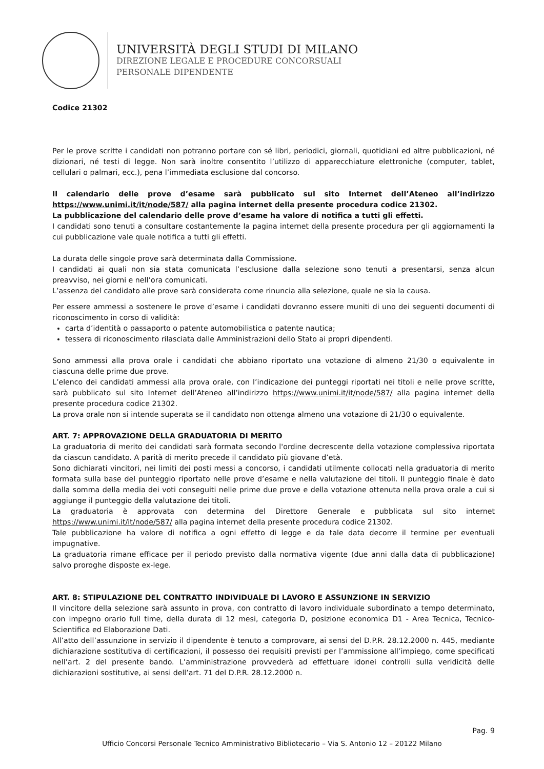UNIVERSITÀ DEGLI STUDI DI MILANO
DIREZIONE LEGALE E PROCEDURE CONCORSUALI
PERSONALE DIPENDENTE
Codice 21302
Per le prove scritte i candidati non potranno portare con sé libri, periodici, giornali, quotidiani ed altre pubblicazioni, né dizionari, né testi di legge. Non sarà inoltre consentito l’utilizzo di apparecchiature elettroniche (computer, tablet, cellulari o palmari, ecc.), pena l’immediata esclusione dal concorso.
Il calendario delle prove d’esame sarà pubblicato sul sito Internet dell’Ateneo all’indirizzo https://www.unimi.it/it/node/587/ alla pagina internet della presente procedura codice 21302.
La pubblicazione del calendario delle prove d’esame ha valore di notifica a tutti gli effetti.
I candidati sono tenuti a consultare costantemente la pagina internet della presente procedura per gli aggiornamenti la cui pubblicazione vale quale notifica a tutti gli effetti.
La durata delle singole prove sarà determinata dalla Commissione.
I candidati ai quali non sia stata comunicata l’esclusione dalla selezione sono tenuti a presentarsi, senza alcun preavviso, nei giorni e nell’ora comunicati.
L’assenza del candidato alle prove sarà considerata come rinuncia alla selezione, quale ne sia la causa.
Per essere ammessi a sostenere le prove d’esame i candidati dovranno essere muniti di uno dei seguenti documenti di riconoscimento in corso di validità:
carta d’identità o passaporto o patente automobilistica o patente nautica;
tessera di riconoscimento rilasciata dalle Amministrazioni dello Stato ai propri dipendenti.
Sono ammessi alla prova orale i candidati che abbiano riportato una votazione di almeno 21/30 o equivalente in ciascuna delle prime due prove.
L’elenco dei candidati ammessi alla prova orale, con l’indicazione dei punteggi riportati nei titoli e nelle prove scritte, sarà pubblicato sul sito Internet dell’Ateneo all’indirizzo https://www.unimi.it/it/node/587/ alla pagina internet della presente procedura codice 21302.
La prova orale non si intende superata se il candidato non ottenga almeno una votazione di 21/30 o equivalente.
ART. 7: APPROVAZIONE DELLA GRADUATORIA DI MERITO
La graduatoria di merito dei candidati sarà formata secondo l'ordine decrescente della votazione complessiva riportata da ciascun candidato. A parità di merito precede il candidato più giovane d’età.
Sono dichiarati vincitori, nei limiti dei posti messi a concorso, i candidati utilmente collocati nella graduatoria di merito formata sulla base del punteggio riportato nelle prove d’esame e nella valutazione dei titoli. Il punteggio finale è dato dalla somma della media dei voti conseguiti nelle prime due prove e della votazione ottenuta nella prova orale a cui si aggiunge il punteggio della valutazione dei titoli.
La graduatoria è approvata con determina del Direttore Generale e pubblicata sul sito internet https://www.unimi.it/it/node/587/ alla pagina internet della presente procedura codice 21302.
Tale pubblicazione ha valore di notifica a ogni effetto di legge e da tale data decorre il termine per eventuali impugnative.
La graduatoria rimane efficace per il periodo previsto dalla normativa vigente (due anni dalla data di pubblicazione) salvo proroghe disposte ex-lege.
ART. 8: STIPULAZIONE DEL CONTRATTO INDIVIDUALE DI LAVORO E ASSUNZIONE IN SERVIZIO
Il vincitore della selezione sarà assunto in prova, con contratto di lavoro individuale subordinato a tempo determinato, con impegno orario full time, della durata di 12 mesi, categoria D, posizione economica D1 - Area Tecnica, Tecnico-Scientifica ed Elaborazione Dati.
All’atto dell’assunzione in servizio il dipendente è tenuto a comprovare, ai sensi del D.P.R. 28.12.2000 n. 445, mediante dichiarazione sostitutiva di certificazioni, il possesso dei requisiti previsti per l’ammissione all’impiego, come specificati nell’art. 2 del presente bando. L’amministrazione provvederà ad effettuare idonei controlli sulla veridicità delle dichiarazioni sostitutive, ai sensi dell’art. 71 del D.P.R. 28.12.2000 n.
Pag. 9
Ufficio Concorsi Personale Tecnico Amministrativo Bibliotecario – Via S. Antonio 12 – 20122 Milano